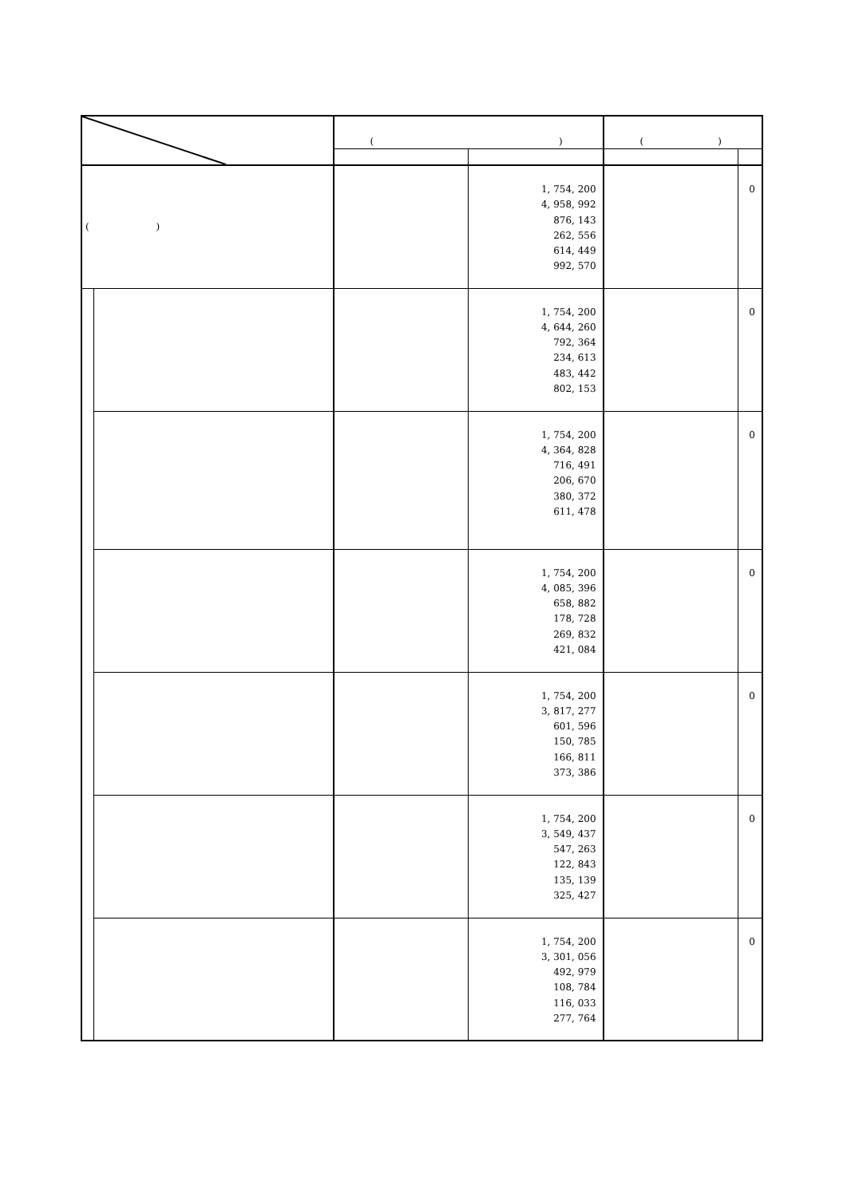| | | ( ) | | ( ) | |
| --- | --- | --- | --- | --- | --- |
| ( ) | | | 1, 754, 200 4, 958, 992 876, 143 262, 556 614, 449 992, 570 | | 0 |
| | | | 1, 754, 200 4, 644, 260 792, 364 234, 613 483, 442 802, 153 | | 0 |
| | | | 1, 754, 200 4, 364, 828 716, 491 206, 670 380, 372 611, 478 | | 0 |
| | | | 1, 754, 200 4, 085, 396 658, 882 178, 728 269, 832 421, 084 | | 0 |
| | | | 1, 754, 200 3, 817, 277 601, 596 150, 785 166, 811 373, 386 | | 0 |
| | | | 1, 754, 200 3, 549, 437 547, 263 122, 843 135, 139 325, 427 | | 0 |
| | | | 1, 754, 200 3, 301, 056 492, 979 108, 784 116, 033 277, 764 | | 0 |